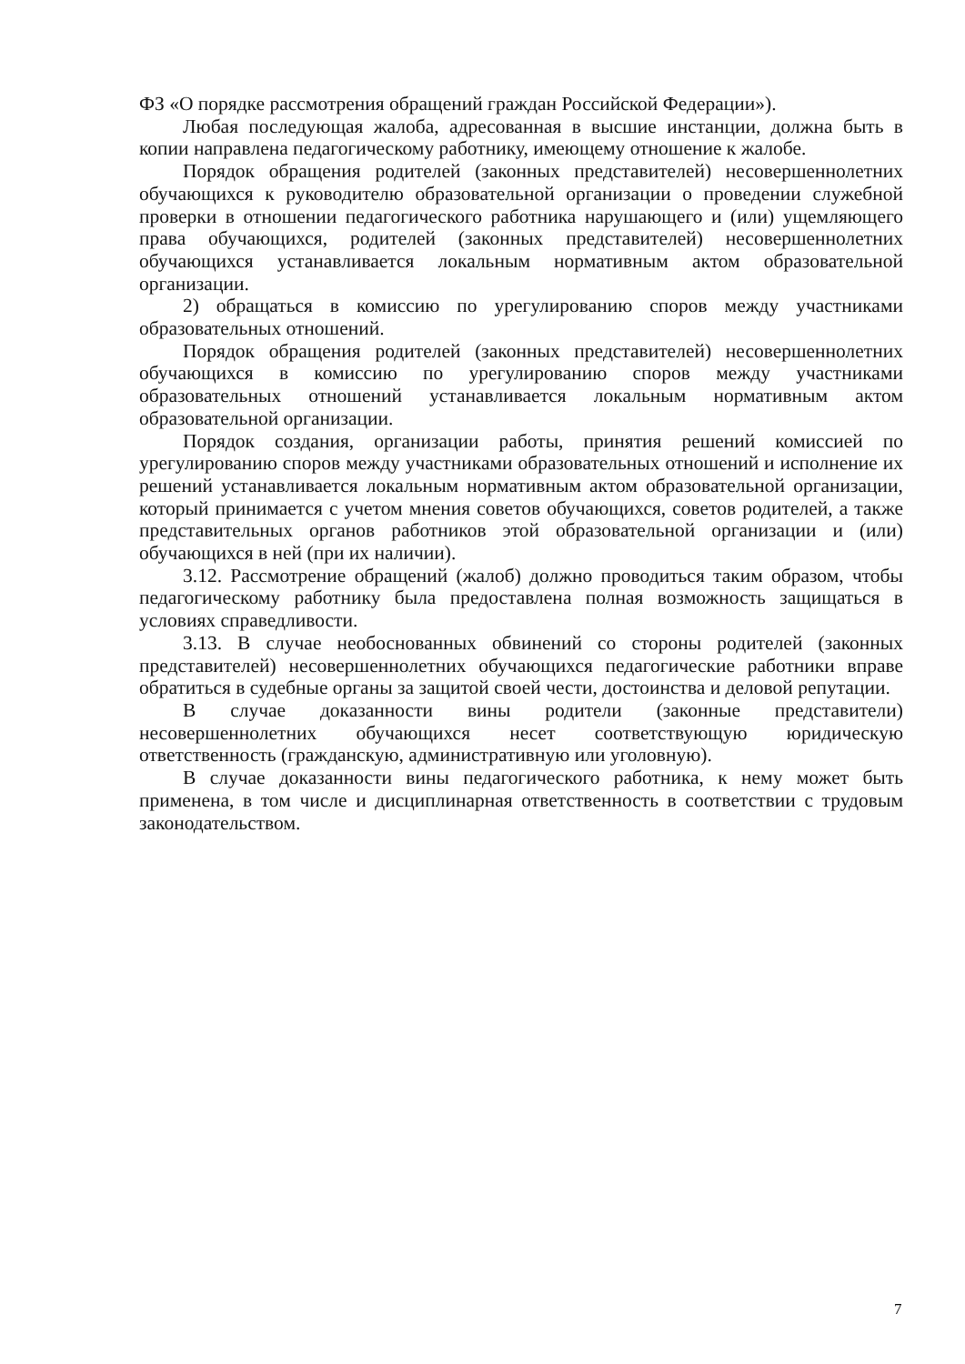ФЗ «О порядке рассмотрения обращений граждан Российской Федерации»).
Любая последующая жалоба, адресованная в высшие инстанции, должна быть в копии направлена педагогическому работнику, имеющему отношение к жалобе.
Порядок обращения родителей (законных представителей) несовершеннолетних обучающихся к руководителю образовательной организации о проведении служебной проверки в отношении педагогического работника нарушающего и (или) ущемляющего права обучающихся, родителей (законных представителей) несовершеннолетних обучающихся устанавливается локальным нормативным актом образовательной организации.
2) обращаться в комиссию по урегулированию споров между участниками образовательных отношений.
Порядок обращения родителей (законных представителей) несовершеннолетних обучающихся в комиссию по урегулированию споров между участниками образовательных отношений устанавливается локальным нормативным актом образовательной организации.
Порядок создания, организации работы, принятия решений комиссией по урегулированию споров между участниками образовательных отношений и исполнение их решений устанавливается локальным нормативным актом образовательной организации, который принимается с учетом мнения советов обучающихся, советов родителей, а также представительных органов работников этой образовательной организации и (или) обучающихся в ней (при их наличии).
3.12. Рассмотрение обращений (жалоб) должно проводиться таким образом, чтобы педагогическому работнику была предоставлена полная возможность защищаться в условиях справедливости.
3.13. В случае необоснованных обвинений со стороны родителей (законных представителей) несовершеннолетних обучающихся педагогические работники вправе обратиться в судебные органы за защитой своей чести, достоинства и деловой репутации.
В случае доказанности вины родители (законные представители) несовершеннолетних обучающихся несет соответствующую юридическую ответственность (гражданскую, административную или уголовную).
В случае доказанности вины педагогического работника, к нему может быть применена, в том числе и дисциплинарная ответственность в соответствии с трудовым законодательством.
7